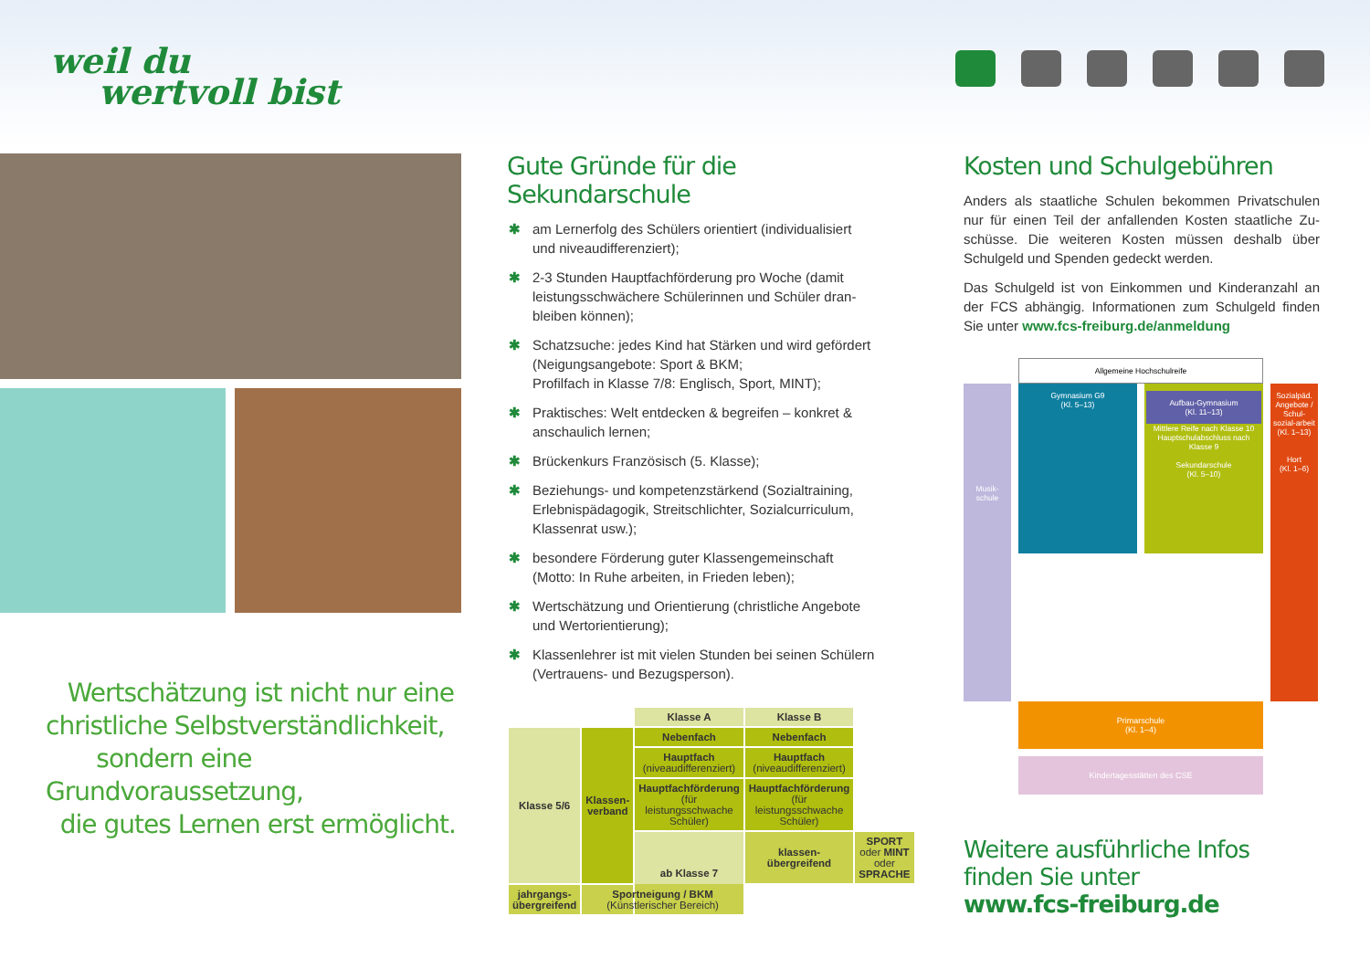weil du
wertvoll bist
Wertschätzung ist nicht nur eine
christliche Selbstverständlichkeit,
sondern eine Grundvoraussetzung,
die gutes Lernen erst ermöglicht.
Gute Gründe für die Sekundarschule
✱ am Lernerfolg des Schülers orientiert (individualisiert und niveaudifferenziert);
✱ 2-3 Stunden Hauptfachförderung pro Woche (damit leistungsschwächere Schülerinnen und Schüler dran­bleiben können);
✱ Schatzsuche: jedes Kind hat Stärken und wird gefördert (Neigungsangebote: Sport & BKM;
Profilfach in Klasse 7/8: Englisch, Sport, MINT);
✱ Praktisches: Welt entdecken & begreifen – konkret & anschaulich lernen;
✱ Brückenkurs Französisch (5. Klasse);
✱ Beziehungs- und kompetenzstärkend (Sozialtraining, Erlebnispädagogik, Streitschlichter, Sozialcurriculum, Klassenrat usw.);
✱ besondere Förderung guter Klassengemeinschaft (Motto: In Ruhe arbeiten, in Frieden leben);
✱ Wertschätzung und Orientierung (christliche Angebote und Wertorientierung);
✱ Klassenlehrer ist mit vielen Stunden bei seinen Schülern (Vertrauens- und Bezugsperson).
| | | Klasse A | Klasse B | |
| Klasse 5/6 | Klassen-verband | Nebenfach | Nebenfach | |
| | | Hauptfach (niveaudifferenziert) | Hauptfach (niveaudifferenziert) | |
| | | Hauptfachförderung (für leistungsschwache Schüler) | Hauptfachförderung (für leistungsschwache Schüler) | |
| | | ab Klasse 7 | klassen-übergreifend | SPORT oder MINT oder SPRACHE |
| jahrgangs-übergreifend | Sportneigung / BKM (Künstlerischer Bereich) | | | |
Kosten und Schulgebühren
Anders als staatliche Schulen bekommen Privatschulen nur für einen Teil der anfallenden Kosten staatliche Zu­schüsse. Die weiteren Kosten müssen deshalb über Schul­geld und Spenden gedeckt werden.
Das Schulgeld ist von Einkommen und Kinderanzahl an der FCS abhängig. Informationen zum Schulgeld finden Sie unter www.fcs-freiburg.de/anmeldung
Allgemeine Hochschulreife
Musik-schule
Gymnasium G9
(Kl. 5–13)
Aufbau-Gymnasium
(Kl. 11–13)
Mittlere Reife nach Klasse 10
Hauptschulabschluss nach Klasse 9
Sekundarschule
(Kl. 5–10)
Sozialpäd. Angebote / Schul-sozial-arbeit (Kl. 1–13)
Hort
(Kl. 1–6)
Primarschule
(Kl. 1–4)
Kindertagesstätten des CSE
Weitere ausführliche Infos finden Sie unter
www.fcs-freiburg.de